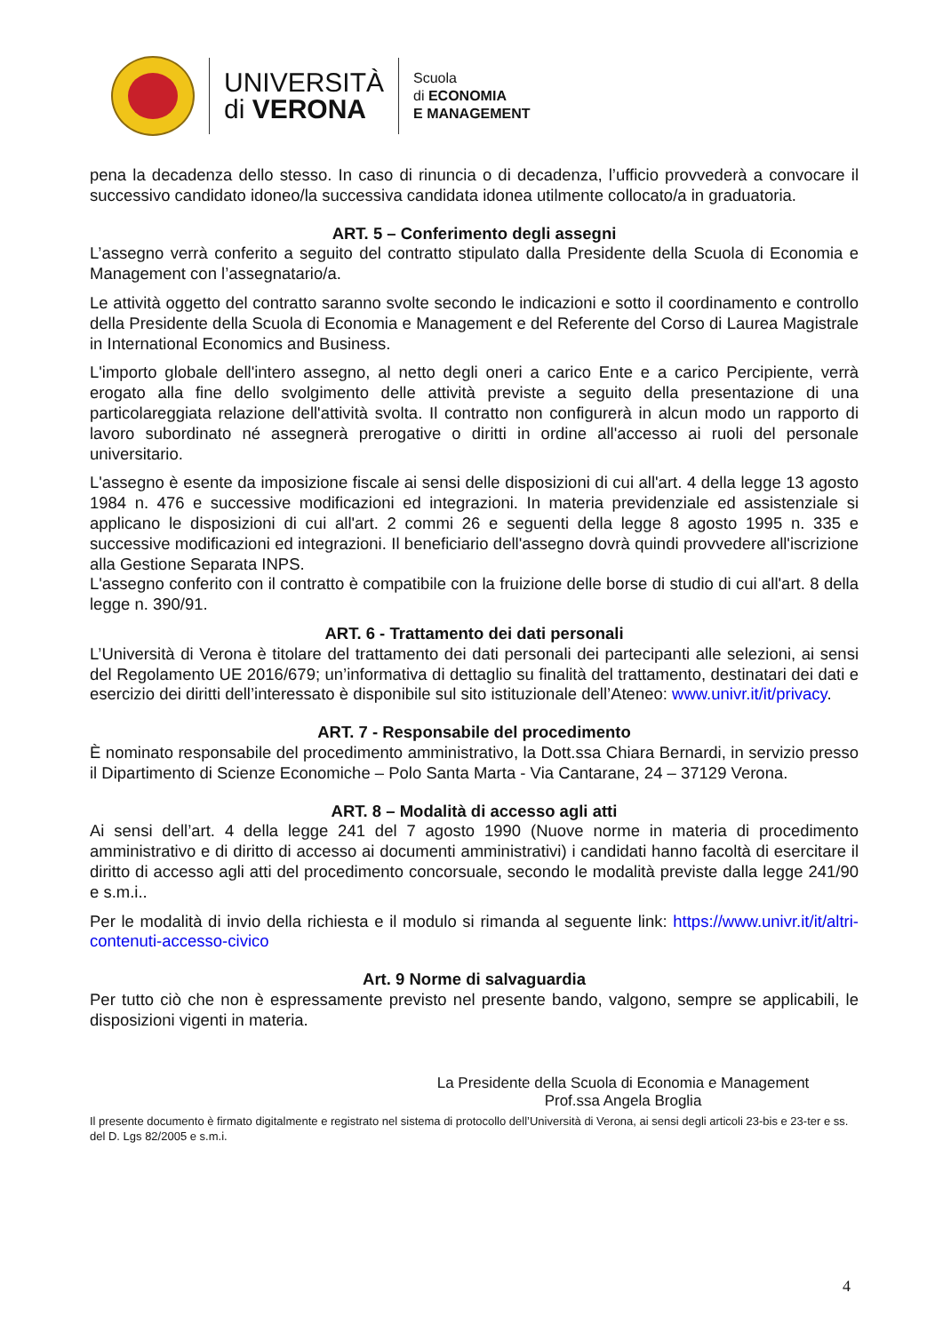UNIVERSITÀ
di VERONA
Scuola
di ECONOMIA
E MANAGEMENT
pena la decadenza dello stesso. In caso di rinuncia o di decadenza, l’ufficio provvederà a convocare il successivo candidato idoneo/la successiva candidata idonea utilmente collocato/a in graduatoria.
ART. 5 – Conferimento degli assegni
L’assegno verrà conferito a seguito del contratto stipulato dalla Presidente della Scuola di Economia e Management con l’assegnatario/a.
Le attività oggetto del contratto saranno svolte secondo le indicazioni e sotto il coordinamento e controllo della Presidente della Scuola di Economia e Management e del Referente del Corso di Laurea Magistrale in International Economics and Business.
L'importo globale dell'intero assegno, al netto degli oneri a carico Ente e a carico Percipiente, verrà erogato alla fine dello svolgimento delle attività previste a seguito della presentazione di una particolareggiata relazione dell'attività svolta. Il contratto non configurerà in alcun modo un rapporto di lavoro subordinato né assegnerà prerogative o diritti in ordine all'accesso ai ruoli del personale universitario.
L'assegno è esente da imposizione fiscale ai sensi delle disposizioni di cui all'art. 4 della legge 13 agosto 1984 n. 476 e successive modificazioni ed integrazioni. In materia previdenziale ed assistenziale si applicano le disposizioni di cui all'art. 2 commi 26 e seguenti della legge 8 agosto 1995 n. 335 e successive modificazioni ed integrazioni. Il beneficiario dell'assegno dovrà quindi provvedere all'iscrizione alla Gestione Separata INPS.
L'assegno conferito con il contratto è compatibile con la fruizione delle borse di studio di cui all'art. 8 della legge n. 390/91.
ART. 6 - Trattamento dei dati personali
L’Università di Verona è titolare del trattamento dei dati personali dei partecipanti alle selezioni, ai sensi del Regolamento UE 2016/679; un’informativa di dettaglio su finalità del trattamento, destinatari dei dati e esercizio dei diritti dell’interessato è disponibile sul sito istituzionale dell’Ateneo: www.univr.it/it/privacy.
ART. 7 - Responsabile del procedimento
È nominato responsabile del procedimento amministrativo, la Dott.ssa Chiara Bernardi, in servizio presso il Dipartimento di Scienze Economiche – Polo Santa Marta - Via Cantarane, 24 – 37129 Verona.
ART. 8 – Modalità di accesso agli atti
Ai sensi dell’art. 4 della legge 241 del 7 agosto 1990 (Nuove norme in materia di procedimento amministrativo e di diritto di accesso ai documenti amministrativi) i candidati hanno facoltà di esercitare il diritto di accesso agli atti del procedimento concorsuale, secondo le modalità previste dalla legge 241/90 e s.m.i..
Per le modalità di invio della richiesta e il modulo si rimanda al seguente link: https://www.univr.it/it/altri-contenuti-accesso-civico
Art. 9 Norme di salvaguardia
Per tutto ciò che non è espressamente previsto nel presente bando, valgono, sempre se applicabili, le disposizioni vigenti in materia.
La Presidente della Scuola di Economia e Management
Prof.ssa Angela Broglia
Il presente documento è firmato digitalmente e registrato nel sistema di protocollo dell’Università di Verona, ai sensi degli articoli 23-bis e 23-ter e ss. del D. Lgs 82/2005 e s.m.i.
4